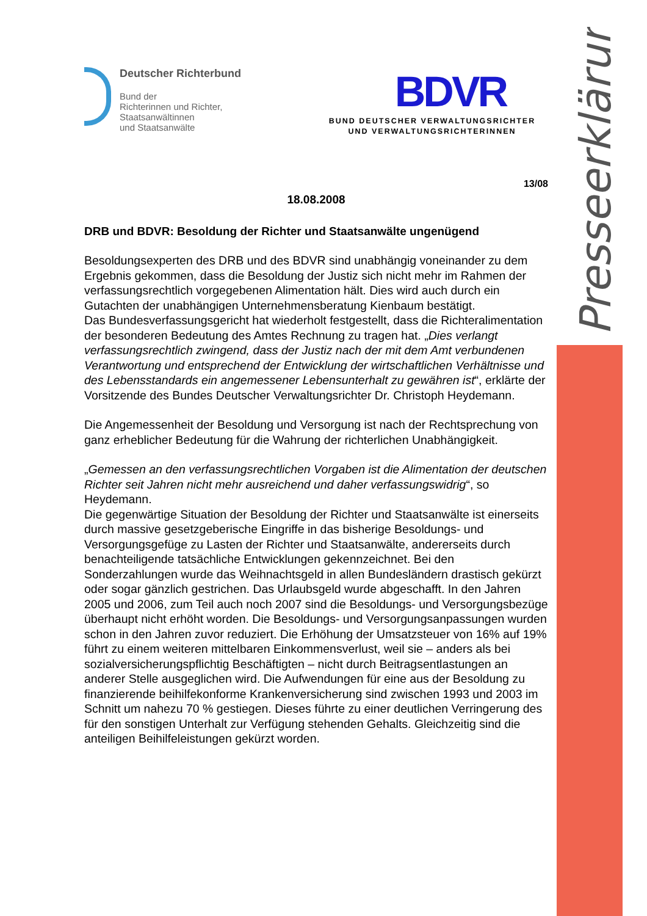Presseerklärung
Deutscher Richterbund
Bund der
Richterinnen und Richter,
Staatsanwältinnen
und Staatsanwälte
BDVR
BUND DEUTSCHER VERWALTUNGSRICHTER
UND VERWALTUNGSRICHTERINNEN
13/08
18.08.2008
DRB und BDVR: Besoldung der Richter und Staatsanwälte ungenügend
Besoldungsexperten des DRB und des BDVR sind unabhängig voneinander zu dem Ergebnis gekommen, dass die Besoldung der Justiz sich nicht mehr im Rahmen der verfassungsrechtlich vorgegebenen Alimentation hält. Dies wird auch durch ein Gutachten der unabhängigen Unternehmensberatung Kienbaum bestätigt.
Das Bundesverfassungsgericht hat wiederholt festgestellt, dass die Richteralimentation der besonderen Bedeutung des Amtes Rechnung zu tragen hat. „Dies verlangt verfassungsrechtlich zwingend, dass der Justiz nach der mit dem Amt verbundenen Verantwortung und entsprechend der Entwicklung der wirtschaftlichen Verhältnisse und des Lebensstandards ein angemessener Lebensunterhalt zu gewähren ist“, erklärte der Vorsitzende des Bundes Deutscher Verwaltungsrichter Dr. Christoph Heydemann.
Die Angemessenheit der Besoldung und Versorgung ist nach der Rechtsprechung von ganz erheblicher Bedeutung für die Wahrung der richterlichen Unabhängigkeit.
„Gemessen an den verfassungsrechtlichen Vorgaben ist die Alimentation der deutschen Richter seit Jahren nicht mehr ausreichend und daher verfassungswidrig“, so Heydemann.
Die gegenwärtige Situation der Besoldung der Richter und Staatsanwälte ist einerseits durch massive gesetzgeberische Eingriffe in das bisherige Besoldungs- und Versorgungsgefüge zu Lasten der Richter und Staatsanwälte, andererseits durch benachteiligende tatsächliche Entwicklungen gekennzeichnet. Bei den Sonderzahlungen wurde das Weihnachtsgeld in allen Bundesländern drastisch gekürzt oder sogar gänzlich gestrichen. Das Urlaubsgeld wurde abgeschafft. In den Jahren 2005 und 2006, zum Teil auch noch 2007 sind die Besoldungs- und Versorgungsbezüge überhaupt nicht erhöht worden. Die Besoldungs- und Versorgungsanpassungen wurden schon in den Jahren zuvor reduziert. Die Erhöhung der Umsatzsteuer von 16% auf 19% führt zu einem weiteren mittelbaren Einkommensverlust, weil sie – anders als bei sozialversicherungspflichtig Beschäftigten – nicht durch Beitragsentlastungen an anderer Stelle ausgeglichen wird. Die Aufwendungen für eine aus der Besoldung zu finanzierende beihilfekonforme Krankenversicherung sind zwischen 1993 und 2003 im Schnitt um nahezu 70 % gestiegen. Dieses führte zu einer deutlichen Verringerung des für den sonstigen Unterhalt zur Verfügung stehenden Gehalts. Gleichzeitig sind die anteiligen Beihilfeleistungen gekürzt worden.